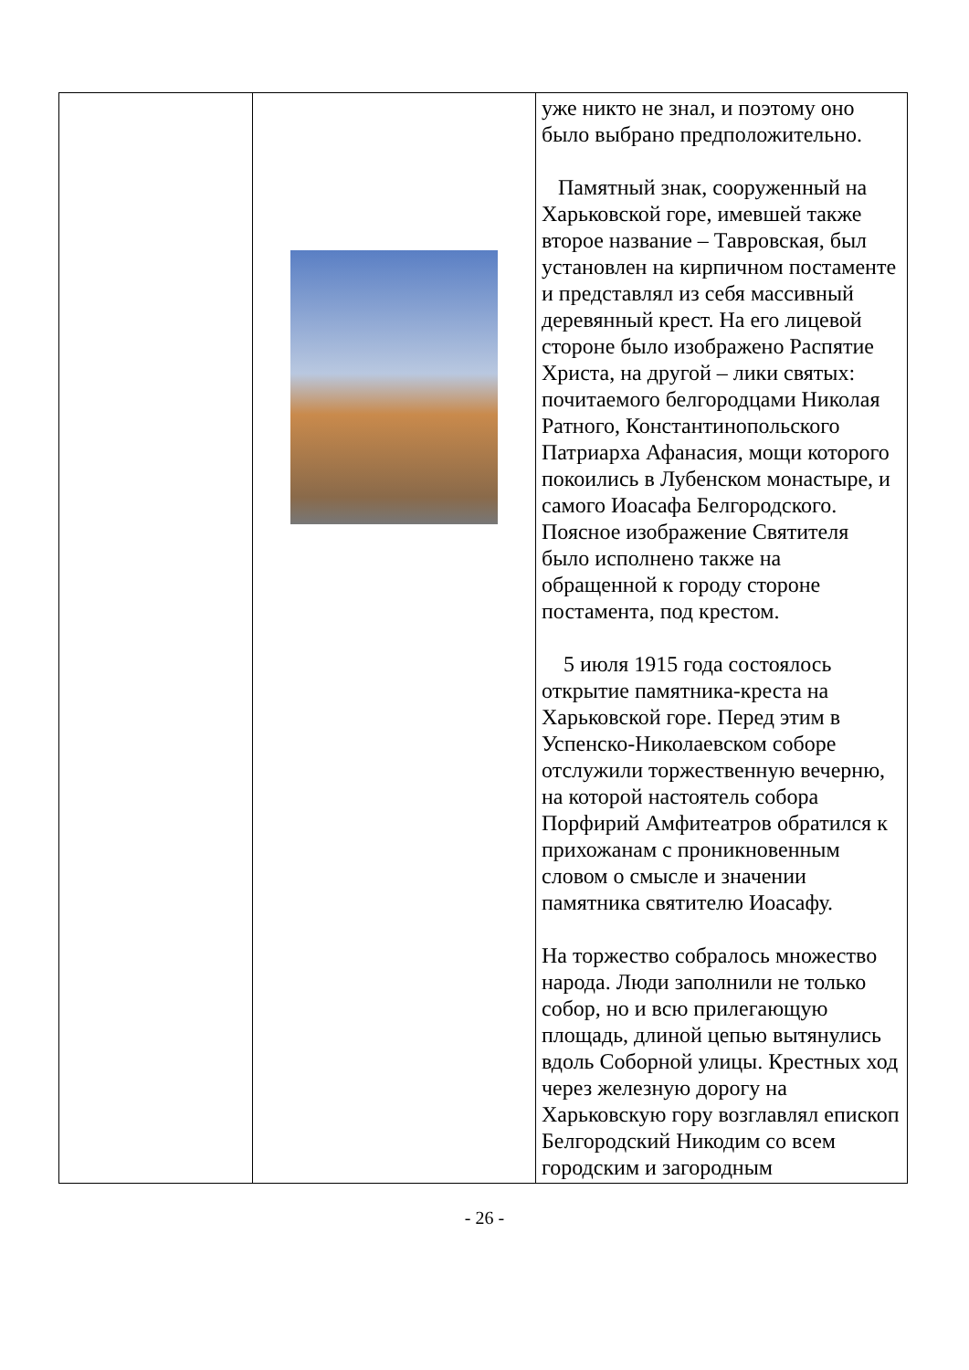| | | уже никто не знал, и поэтому оно было выбрано предположительно. Памятный знак, сооруженный на Харьковской горе, имевшей также второе название – Тавровская, был установлен на кирпичном постаменте и представлял из себя массивный деревянный крест. На его лицевой стороне было изображено Распятие Христа, на другой – лики святых: почитаемого белгородцами Николая Ратного, Константинопольского Патриарха Афанасия, мощи которого покоились в Лубенском монастыре, и самого Иоасафа Белгородского. Поясное изображение Святителя было исполнено также на обращенной к городу стороне постамента, под крестом. 5 июля 1915 года состоялось открытие памятника-креста на Харьковской горе. Перед этим в Успенско-Николаевском соборе отслужили торжественную вечерню, на которой настоятель собора Порфирий Амфитеатров обратился к прихожанам с проникновенным словом о смысле и значении памятника святителю Иоасафу. На торжество собралось множество народа. Люди заполнили не только собор, но и всю прилегающую площадь, длиной цепью вытянулись вдоль Соборной улицы. Крестных ход через железную дорогу на Харьковскую гору возглавлял епископ Белгородский Никодим со всем городским и загородным |
- 26 -